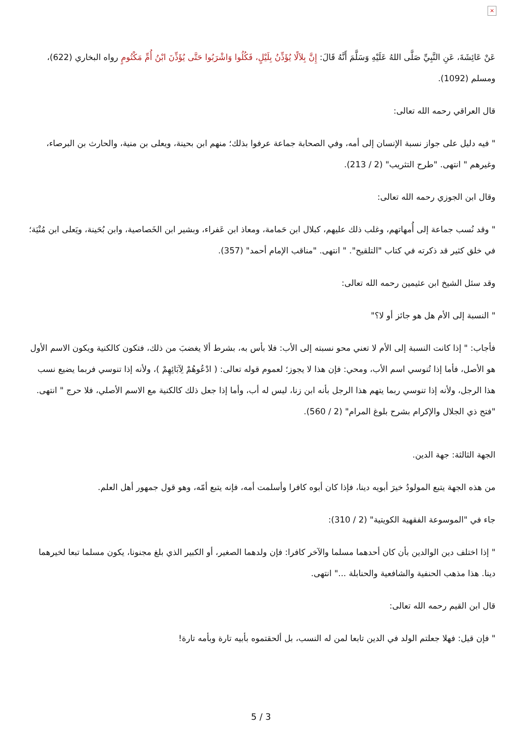×
عَنْ عَائِشَةَ، عَنِ النَّبِيِّ صَلَّى اللهُ عَلَيْهِ وَسَلَّمَ أَنَّهُ قَالَ: إِنَّ بِلاَلًا يُؤَذِّنُ بِلَيْلٍ، فَكُلُوا وَاشْرَبُوا حَتَّى يُؤَذِّنَ ابْنُ أُمِّ مَكْتُومٍ رواه البخاري (622)، ومسلم (1092).
قال العراقي رحمه الله تعالى:
" فيه دليل على جواز نسبة الإنسان إلى أمه، وفي الصحابة جماعة عرفوا بذلك؛ منهم ابن بحينة، ويعلى بن منية، والحارث بن البرصاء، وغيرهم " انتهى. "طرح التثريب" (2 / 213).
وقال ابن الجوزي رحمه الله تعالى:
" وقد نُسب جماعة إلى أُمهاتهم، وغلب ذلك عليهم، كبلال ابن حَمامة، ومعاذ ابن عَفراء، وبشير ابن الخَصاصية، وابن بُحَينة، ويَعلى ابن مُنْيَة؛ في خلق كثير قد ذكرته في كتاب "التلقيح". " انتهى. "مناقب الإمام أحمد" (357).
وقد سئل الشيخ ابن عثيمين رحمه الله تعالى:
" النسبة إلى الأم هل هو جائز أو لا؟"
فأجاب: " إذا كانت النسبة إلى الأم لا تعني محو نسبته إلى الأب: فلا بأس به، بشرط ألا يغضبَ من ذلك، فتكون كالكنية ويكون الاسم الأول هو الأصل، فأما إذا تُنوسي اسم الأب، ومحي: فإن هذا لا يجوز؛ لعموم قوله تعالى: ( ادْعُوهُمْ لِآبَائِهِمْ )، ولأنه إذا تنوسي فربما يضيع نسب هذا الرجل، ولأنه إذا تنوسي ربما يتهم هذا الرجل بأنه ابن زنا، ليس له أب، وأما إذا جعل ذلك كالكنية مع الاسم الأصلي، فلا حرج " انتهى. "فتح ذي الجلال والإكرام بشرح بلوغ المرام" (2 / 560).
الجهة الثالثة: جهة الدين.
من هذه الجهة يتبع المولودُ خيرَ أبويه دينا، فإذا كان أبوه كافرا وأسلمت أمه، فإنه يتبع أمّه، وهو قول جمهور أهل العلم.
جاء في "الموسوعة الفقهية الكويتية" (2 / 310):
" إذا اختلف دين الوالدين بأن كان أحدهما مسلما والآخر كافرا: فإن ولدهما الصغير، أو الكبير الذي بلغ مجنونا، يكون مسلما تبعا لخيرهما دينا. هذا مذهب الحنفية والشافعية والحنابلة ..." انتهى.
قال ابن القيم رحمه الله تعالى:
" فإن قيل: فهلا جعلتم الولد في الدين تابعا لمن له النسب، بل ألحقتموه بأبيه تارة وبأمه تارة!
5 / 3